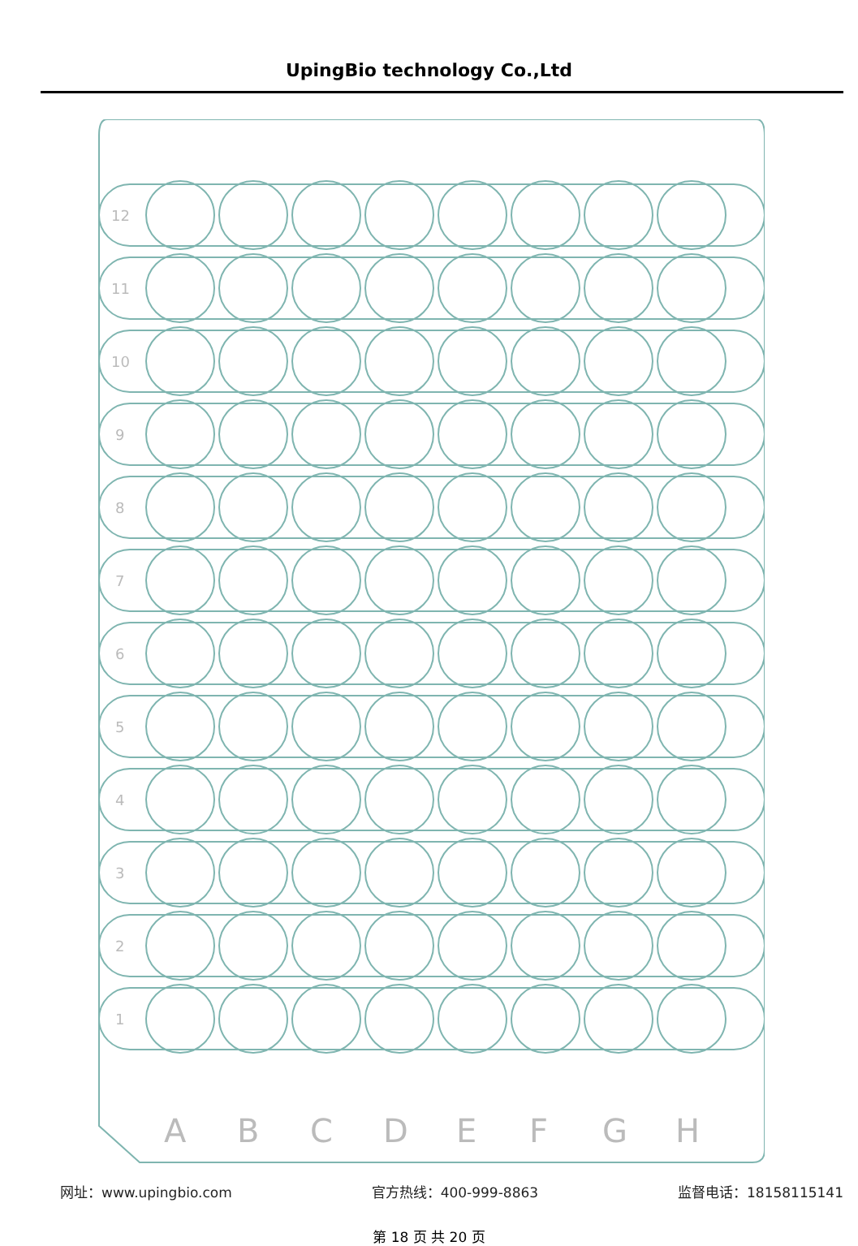UpingBio technology Co.,Ltd
A
B
C
D
E
F
G
H
12
11
10
9
8
7
6
5
4
3
2
1
网址：www.upingbio.com 官方热线：400-999-8863 监督电话：18158115141
第 18 页 共 20 页